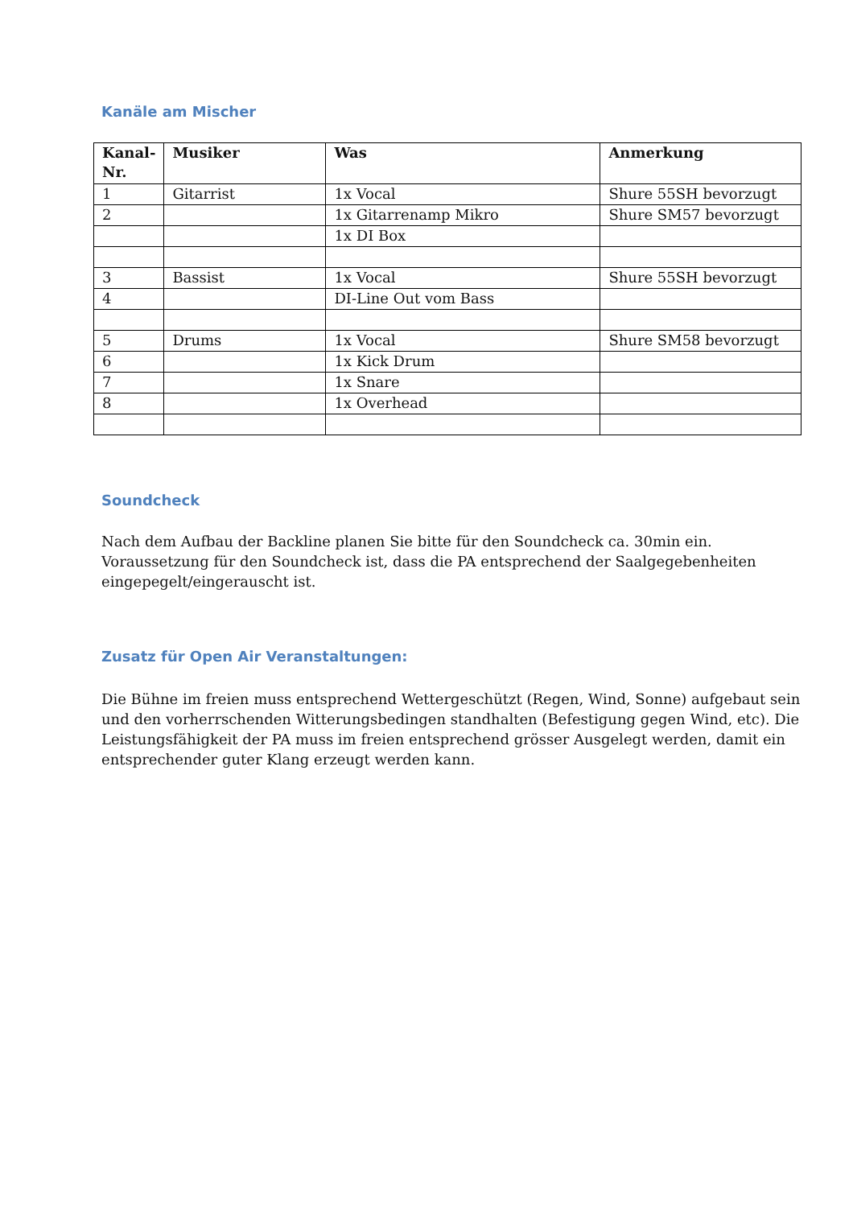Kanäle am Mischer
| Kanal- Nr. | Musiker | Was | Anmerkung |
| --- | --- | --- | --- |
| 1 | Gitarrist | 1x Vocal | Shure 55SH bevorzugt |
| 2 | | 1x Gitarrenamp Mikro | Shure SM57 bevorzugt |
| | | 1x DI Box | |
| 3 | Bassist | 1x Vocal | Shure 55SH bevorzugt |
| 4 | | DI-Line Out vom Bass | |
| 5 | Drums | 1x Vocal | Shure SM58 bevorzugt |
| 6 | | 1x Kick Drum | |
| 7 | | 1x Snare | |
| 8 | | 1x Overhead | |
Soundcheck
Nach dem Aufbau der Backline planen Sie bitte für den Soundcheck ca. 30min ein. Voraussetzung für den Soundcheck ist, dass die PA entsprechend der Saalgegebenheiten eingepegelt/eingerauscht ist.
Zusatz für Open Air Veranstaltungen:
Die Bühne im freien muss entsprechend Wettergeschützt (Regen, Wind, Sonne) aufgebaut sein und den vorherrschenden Witterungsbedingen standhalten (Befestigung gegen Wind, etc). Die Leistungsfähigkeit der PA muss im freien entsprechend grösser Ausgelegt werden, damit ein entsprechender guter Klang erzeugt werden kann.